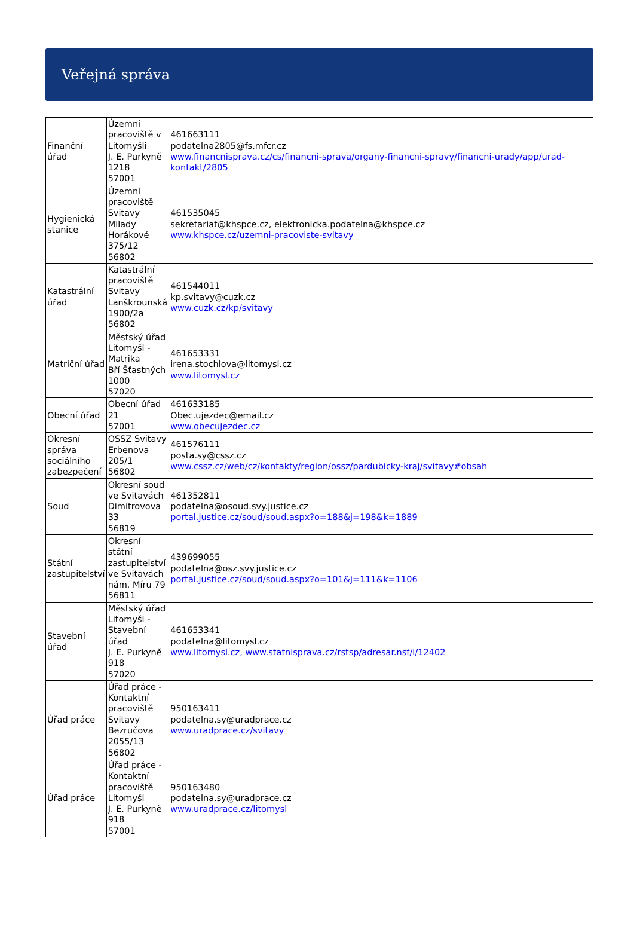Veřejná správa
| Finanční úřad | Územní pracoviště v Litomyšli J. E. Purkyně 1218 57001 | 461663111 podatelna2805@fs.mfcr.cz www.financnisprava.cz/cs/financni-sprava/organy-financni-spravy/financni-urady/app/urad-kontakt/2805 |
| Hygienická stanice | Územní pracoviště Svitavy Milady Horákové 375/12 56802 | 461535045 sekretariat@khspce.cz, elektronicka.podatelna@khspce.cz www.khspce.cz/uzemni-pracoviste-svitavy |
| Katastrální úřad | Katastrální pracoviště Svitavy Lanškrounská 1900/2a 56802 | 461544011 kp.svitavy@cuzk.cz www.cuzk.cz/kp/svitavy |
| Matriční úřad | Městský úřad Litomyšl - Matrika Bří Šťastných 1000 57020 | 461653331 irena.stochlova@litomysl.cz www.litomysl.cz |
| Obecní úřad | Obecní úřad 21 57001 | 461633185 Obec.ujezdec@email.cz www.obecujezdec.cz |
| Okresní správa sociálního zabezpečení | OSSZ Svitavy Erbenova 205/1 56802 | 461576111 posta.sy@cssz.cz www.cssz.cz/web/cz/kontakty/region/ossz/pardubicky-kraj/svitavy#obsah |
| Soud | Okresní soud ve Svitavách Dimitrovova 33 56819 | 461352811 podatelna@osoud.svy.justice.cz portal.justice.cz/soud/soud.aspx?o=188&j=198&k=1889 |
| Státní zastupitelství | Okresní státní zastupitelství ve Svitavách nám. Míru 79 56811 | 439699055 podatelna@osz.svy.justice.cz portal.justice.cz/soud/soud.aspx?o=101&j=111&k=1106 |
| Stavební úřad | Městský úřad Litomyšl - Stavební úřad J. E. Purkyně 918 57020 | 461653341 podatelna@litomysl.cz www.litomysl.cz, www.statnisprava.cz/rstsp/adresar.nsf/i/12402 |
| Úřad práce | Úřad práce - Kontaktní pracoviště Svitavy Bezručova 2055/13 56802 | 950163411 podatelna.sy@uradprace.cz www.uradprace.cz/svitavy |
| Úřad práce | Úřad práce - Kontaktní pracoviště Litomyšl J. E. Purkyně 918 57001 | 950163480 podatelna.sy@uradprace.cz www.uradprace.cz/litomysl |